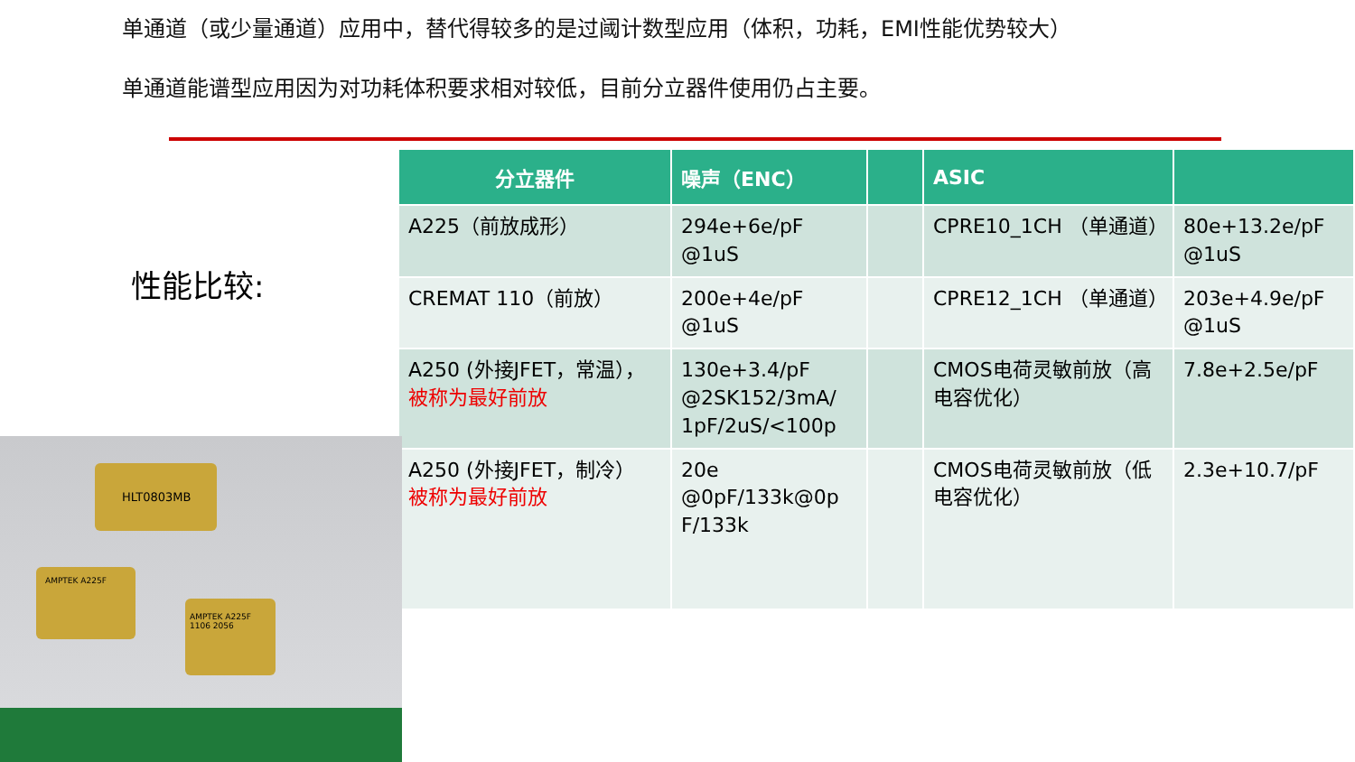单通道（或少量通道）应用中，替代得较多的是过阈计数型应用（体积，功耗，EMI性能优势较大）
单通道能谱型应用因为对功耗体积要求相对较低，目前分立器件使用仍占主要。
性能比较:
| 分立器件 | 噪声（ENC） | | ASIC | |
| --- | --- | --- | --- | --- |
| A225（前放成形） | 294e+6e/pF @1uS | | CPRE10_1CH （单通道） | 80e+13.2e/pF @1uS |
| CREMAT 110（前放） | 200e+4e/pF @1uS | | CPRE12_1CH （单通道） | 203e+4.9e/pF @1uS |
| A250 (外接JFET，常温）， 被称为最好前放 | 130e+3.4/pF @2SK152/3mA/ 1pF/2uS/<100p | | CMOS电荷灵敏前放（高电容优化） | 7.8e+2.5e/pF |
| A250 (外接JFET，制冷） 被称为最好前放 | 20e @0pF/133k@0p F/133k | | CMOS电荷灵敏前放（低电容优化） | 2.3e+10.7/pF |
HLT0803MB
AMPTEK A225F
AMPTEK A225F 1106 2056